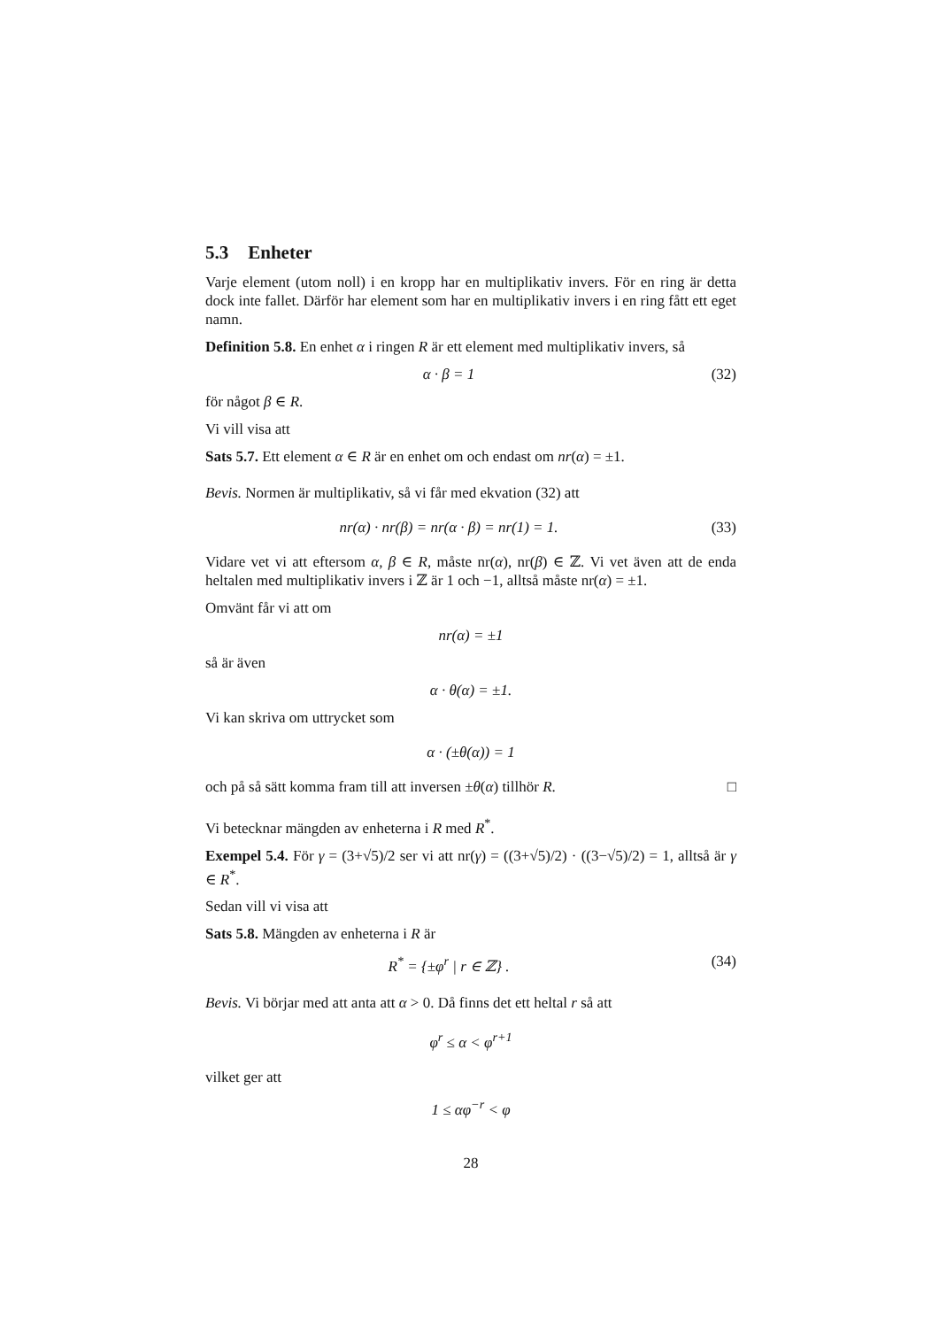5.3 Enheter
Varje element (utom noll) i en kropp har en multiplikativ invers. För en ring är detta dock inte fallet. Därför har element som har en multiplikativ invers i en ring fått ett eget namn.
Definition 5.8. En enhet α i ringen R är ett element med multiplikativ invers, så
α · β = 1 (32)
för något β ∈ R.
Vi vill visa att
Sats 5.7. Ett element α ∈ R är en enhet om och endast om nr(α) = ±1.
Bevis. Normen är multiplikativ, så vi får med ekvation (32) att
nr(α) · nr(β) = nr(α · β) = nr(1) = 1.
(33)
Vidare vet vi att eftersom α, β ∈ R, måste nr(α), nr(β) ∈ ℤ. Vi vet även att de enda heltalen med multiplikativ invers i ℤ är 1 och −1, alltså måste nr(α) = ±1.
Omvänt får vi att om
nr(α) = ±1
så är även
α · θ(α) = ±1.
Vi kan skriva om uttrycket som
α · (±θ(α)) = 1
och på så sätt komma fram till att inversen ±θ(α) tillhör R. □
Vi betecknar mängden av enheterna i R med R<sup>*</sup>.
Exempel 5.4. För γ = (3+√5)/2 ser vi att nr(γ) = ((3+√5)/2) · ((3−√5)/2) = 1, alltså är γ ∈ R<sup>*</sup>.
Sedan vill vi visa att
Sats 5.8. Mängden av enheterna i R är
R<sup>*</sup> = {±φ<sup>r</sup> | r ∈ ℤ} . (34)
Bevis. Vi börjar med att anta att α > 0. Då finns det ett heltal r så att
φ<sup>r</sup> ≤ α < φ<sup>r+1</sup>
vilket ger att
1 ≤ αφ<sup>−r</sup> < φ
28